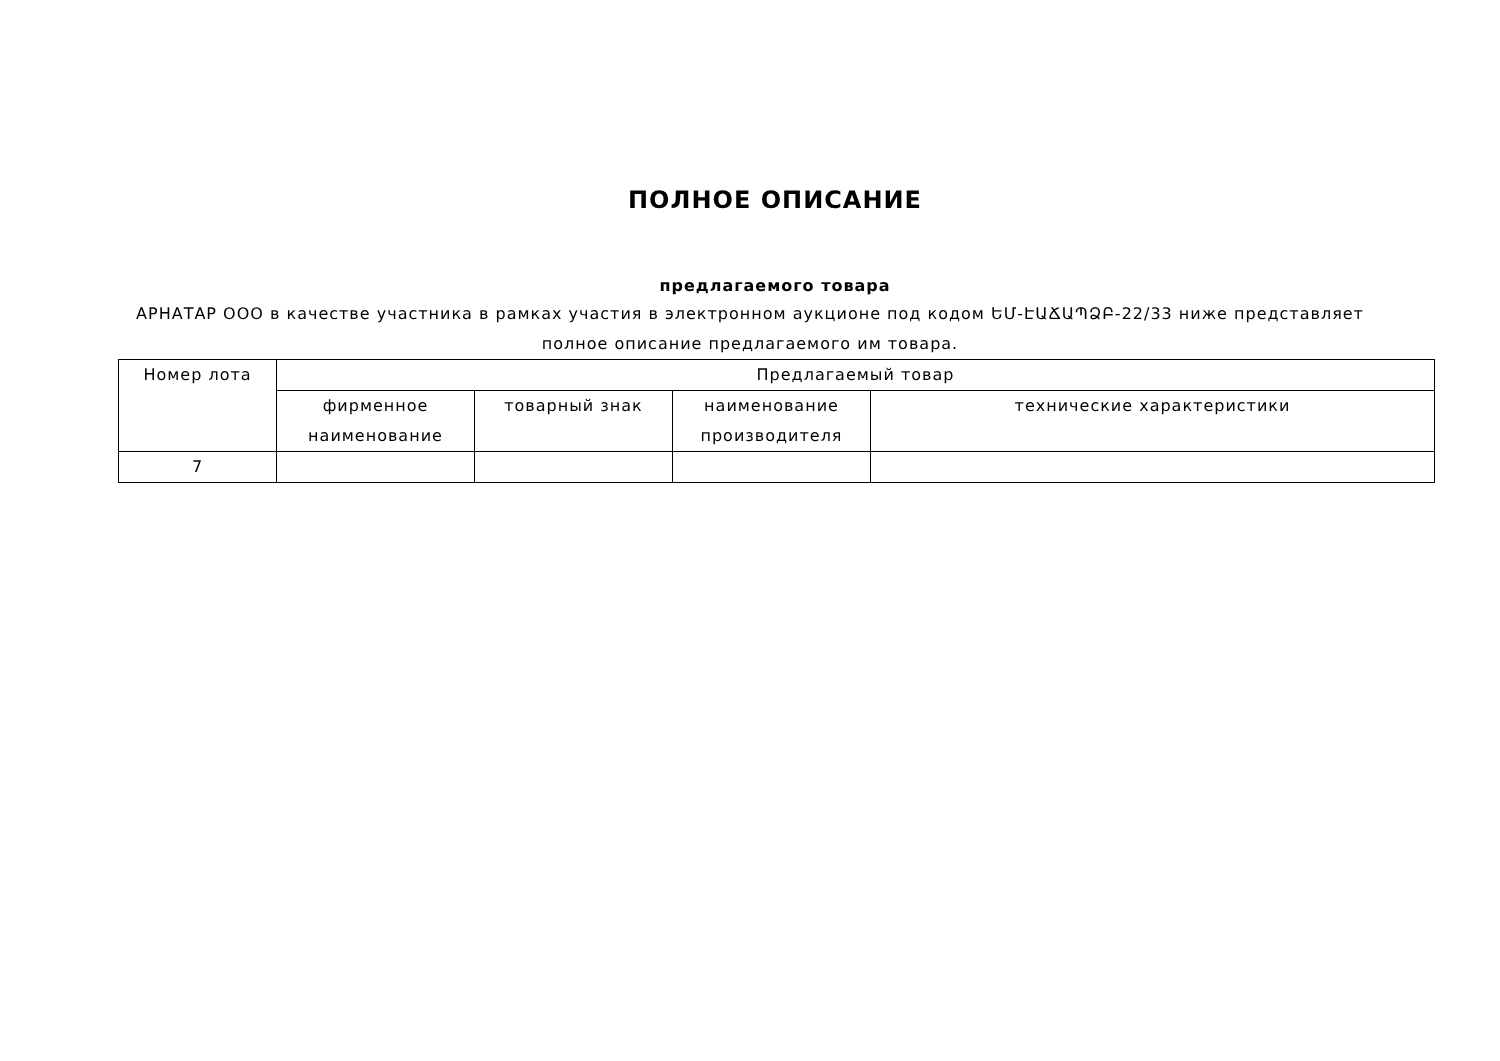ПОЛНОЕ ОПИСАНИЕ
предлагаемого товара
АРНАТАР ООО в качестве участника в рамках участия в электронном аукционе под кодом ԵՄ-ԷԱՃԱՊՁԲ-22/33 ниже представляет полное описание предлагаемого им товара.
| Номер лота | Предлагаемый товар | | | |
| --- | --- | --- | --- | --- |
| | фирменное наименование | товарный знак | наименование производителя | технические характеристики |
| 7 | | | | |